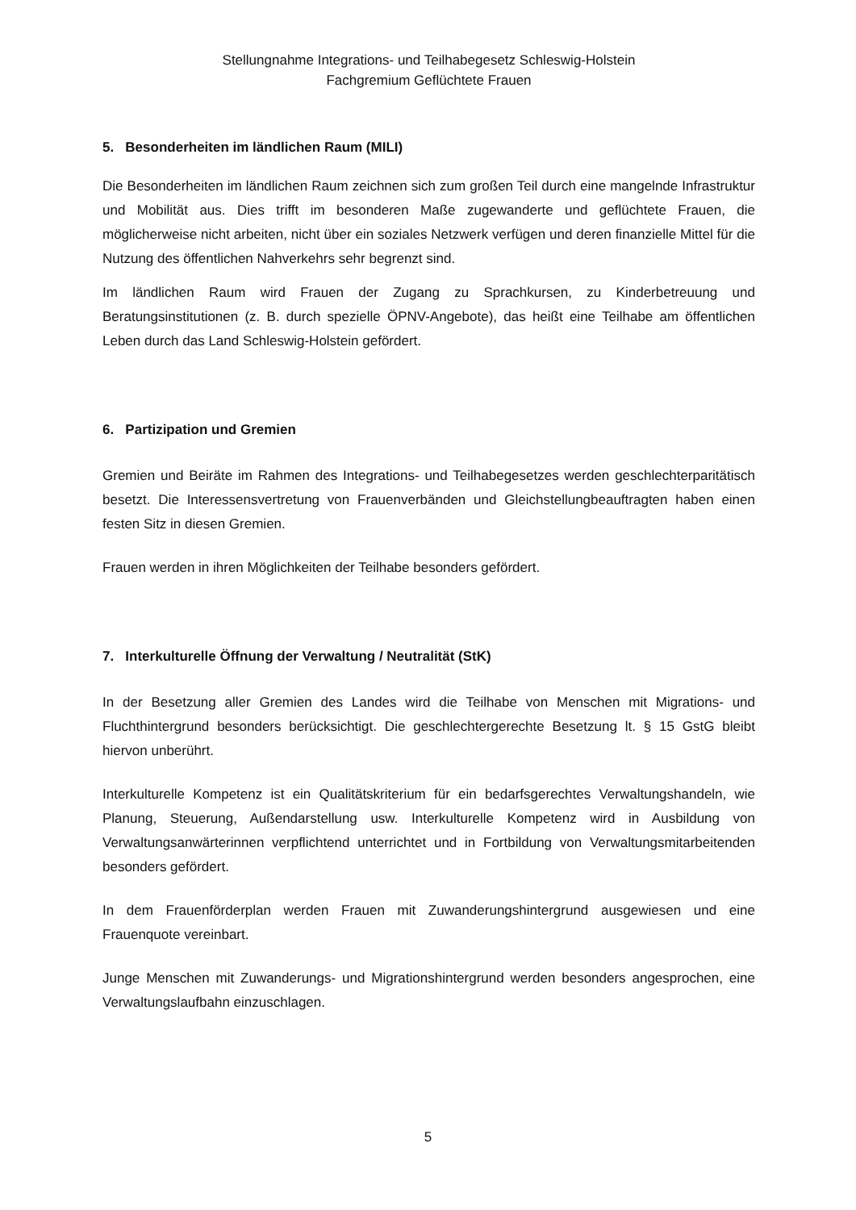Stellungnahme Integrations- und Teilhabegesetz Schleswig-Holstein
Fachgremium Geflüchtete Frauen
5. Besonderheiten im ländlichen Raum (MILI)
Die Besonderheiten im ländlichen Raum zeichnen sich zum großen Teil durch eine mangelnde Infrastruktur und Mobilität aus. Dies trifft im besonderen Maße zugewanderte und geflüchtete Frauen, die möglicherweise nicht arbeiten, nicht über ein soziales Netzwerk verfügen und deren finanzielle Mittel für die Nutzung des öffentlichen Nahverkehrs sehr begrenzt sind.
Im ländlichen Raum wird Frauen der Zugang zu Sprachkursen, zu Kinderbetreuung und Beratungsinstitutionen (z. B. durch spezielle ÖPNV-Angebote), das heißt eine Teilhabe am öffentlichen Leben durch das Land Schleswig-Holstein gefördert.
6. Partizipation und Gremien
Gremien und Beiräte im Rahmen des Integrations- und Teilhabegesetzes werden geschlechterparitätisch besetzt. Die Interessensvertretung von Frauenverbänden und Gleichstellungbeauftragten haben einen festen Sitz in diesen Gremien.
Frauen werden in ihren Möglichkeiten der Teilhabe besonders gefördert.
7. Interkulturelle Öffnung der Verwaltung / Neutralität (StK)
In der Besetzung aller Gremien des Landes wird die Teilhabe von Menschen mit Migrations- und Fluchthintergrund besonders berücksichtigt. Die geschlechtergerechte Besetzung lt. § 15 GstG bleibt hiervon unberührt.
Interkulturelle Kompetenz ist ein Qualitätskriterium für ein bedarfsgerechtes Verwaltungshandeln, wie Planung, Steuerung, Außendarstellung usw. Interkulturelle Kompetenz wird in Ausbildung von Verwaltungsanwärterinnen verpflichtend unterrichtet und in Fortbildung von Verwaltungsmitarbeitenden besonders gefördert.
In dem Frauenförderplan werden Frauen mit Zuwanderungshintergrund ausgewiesen und eine Frauenquote vereinbart.
Junge Menschen mit Zuwanderungs- und Migrationshintergrund werden besonders angesprochen, eine Verwaltungslaufbahn einzuschlagen.
5